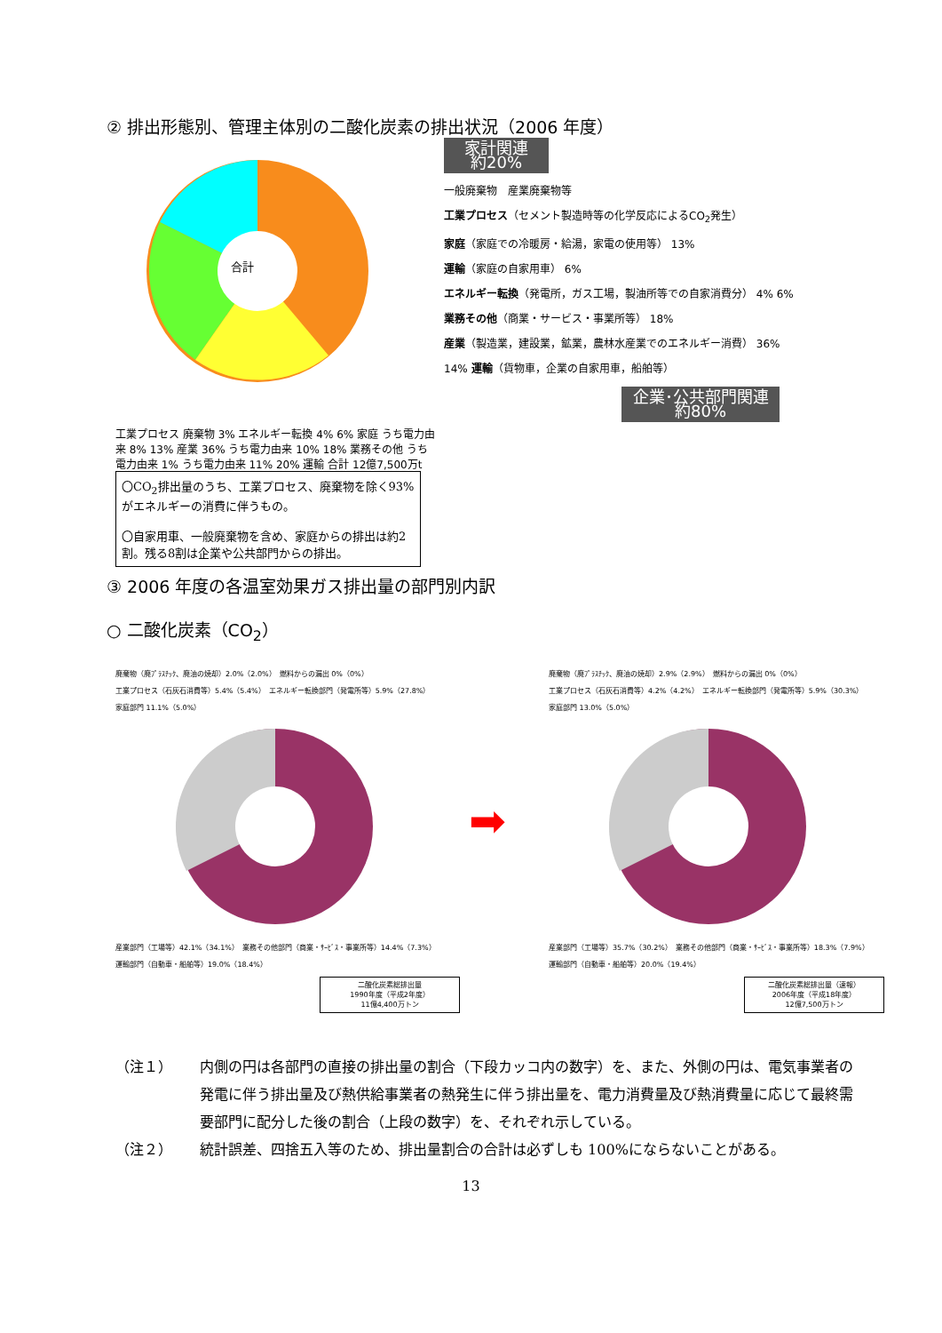② 排出形態別、管理主体別の二酸化炭素の排出状況（2006 年度）
合計
工業プロセス 廃棄物 3% エネルギー転換 4% 6% 家庭 うち電力由来 8% 13% 産業 36% うち電力由来 10% 18% 業務その他 うち電力由来 1% うち電力由来 11% 20% 運輸 合計 12億7,500万t
〇CO<sub>2</sub>排出量のうち、工業プロセス、廃棄物を除く93%がエネルギーの消費に伴うもの。
〇自家用車、一般廃棄物を含め、家庭からの排出は約2割。残る8割は企業や公共部門からの排出。
家計関連
約20%
一般廃棄物　産業廃棄物等
工業プロセス（セメント製造時等の化学反応によるCO<sub>2</sub>発生）
家庭（家庭での冷暖房・給湯，家電の使用等） 13%
運輸（家庭の自家用車） 6%
エネルギー転換（発電所，ガス工場，製油所等での自家消費分） 4% 6%
業務その他（商業・サービス・事業所等） 18%
産業（製造業，建設業，鉱業，農林水産業でのエネルギー消費） 36%
14% 運輸（貨物車，企業の自家用車，船舶等）
企業･公共部門関連
約80%
③ 2006 年度の各温室効果ガス排出量の部門別内訳
○ 二酸化炭素（CO<sub>2</sub>）
廃棄物（廃ﾌﾟﾗｽﾁｯｸ、廃油の焼却）2.0%（2.0%）　燃料からの漏出 0%（0%）
工業プロセス（石灰石消費等）5.4%（5.4%）　エネルギー転換部門（発電所等）5.9%（27.8%）
家庭部門 11.1%（5.0%）
産業部門（工場等）42.1%（34.1%）　業務その他部門（商業・ｻｰﾋﾞｽ・事業所等）14.4%（7.3%）
運輸部門（自動車・船舶等）19.0%（18.4%）
二酸化炭素総排出量
1990年度（平成2年度）
11億4,400万トン
➡
廃棄物（廃ﾌﾟﾗｽﾁｯｸ、廃油の焼却）2.9%（2.9%）　燃料からの漏出 0%（0%）
工業プロセス（石灰石消費等）4.2%（4.2%）　エネルギー転換部門（発電所等）5.9%（30.3%）
家庭部門 13.0%（5.0%）
産業部門（工場等）35.7%（30.2%）　業務その他部門（商業・ｻｰﾋﾞｽ・事業所等）18.3%（7.9%）
運輸部門（自動車・船舶等）20.0%（19.4%）
二酸化炭素総排出量（速報）
2006年度（平成18年度）
12億7,500万トン
（注１） 内側の円は各部門の直接の排出量の割合（下段カッコ内の数字）を、また、外側の円は、電気事業者の発電に伴う排出量及び熱供給事業者の熱発生に伴う排出量を、電力消費量及び熱消費量に応じて最終需要部門に配分した後の割合（上段の数字）を、それぞれ示している。
（注２） 統計誤差、四捨五入等のため、排出量割合の合計は必ずしも 100%にならないことがある。
13